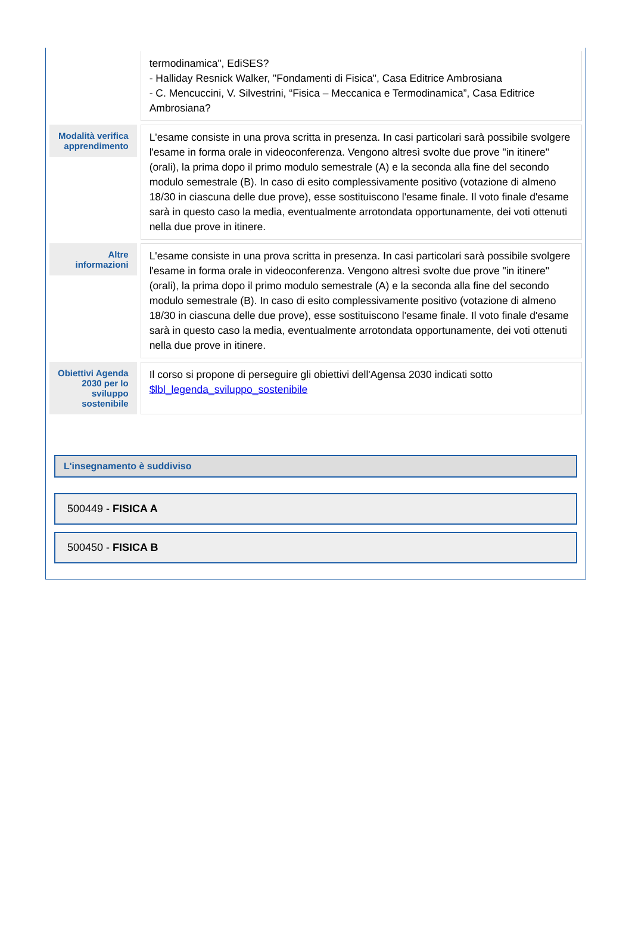| | termodinamica", EdiSES? - Halliday Resnick Walker, "Fondamenti di Fisica", Casa Editrice Ambrosiana - C. Mencuccini, V. Silvestrini, “Fisica – Meccanica e Termodinamica”, Casa Editrice Ambrosiana? |
| / Modalità verifica apprendimento / / --- / | L'esame consiste in una prova scritta in presenza. In casi particolari sarà possibile svolgere l'esame in forma orale in videoconferenza. Vengono altresì svolte due prove "in itinere" (orali), la prima dopo il primo modulo semestrale (A) e la seconda alla fine del secondo modulo semestrale (B). In caso di esito complessivamente positivo (votazione di almeno 18/30 in ciascuna delle due prove), esse sostituiscono l'esame finale. Il voto finale d'esame sarà in questo caso la media, eventualmente arrotondata opportunamente, dei voti ottenuti nella due prove in itinere. |
| / Altre informazioni / / --- / | L'esame consiste in una prova scritta in presenza. In casi particolari sarà possibile svolgere l'esame in forma orale in videoconferenza. Vengono altresì svolte due prove "in itinere" (orali), la prima dopo il primo modulo semestrale (A) e la seconda alla fine del secondo modulo semestrale (B). In caso di esito complessivamente positivo (votazione di almeno 18/30 in ciascuna delle due prove), esse sostituiscono l'esame finale. Il voto finale d'esame sarà in questo caso la media, eventualmente arrotondata opportunamente, dei voti ottenuti nella due prove in itinere. |
| / Obiettivi Agenda 2030 per lo sviluppo sostenibile / / --- / | Il corso si propone di perseguire gli obiettivi dell'Agensa 2030 indicati sotto $lbl_legenda_sviluppo_sostenibile |
L'insegnamento è suddiviso
500449 - FISICA A
500450 - FISICA B